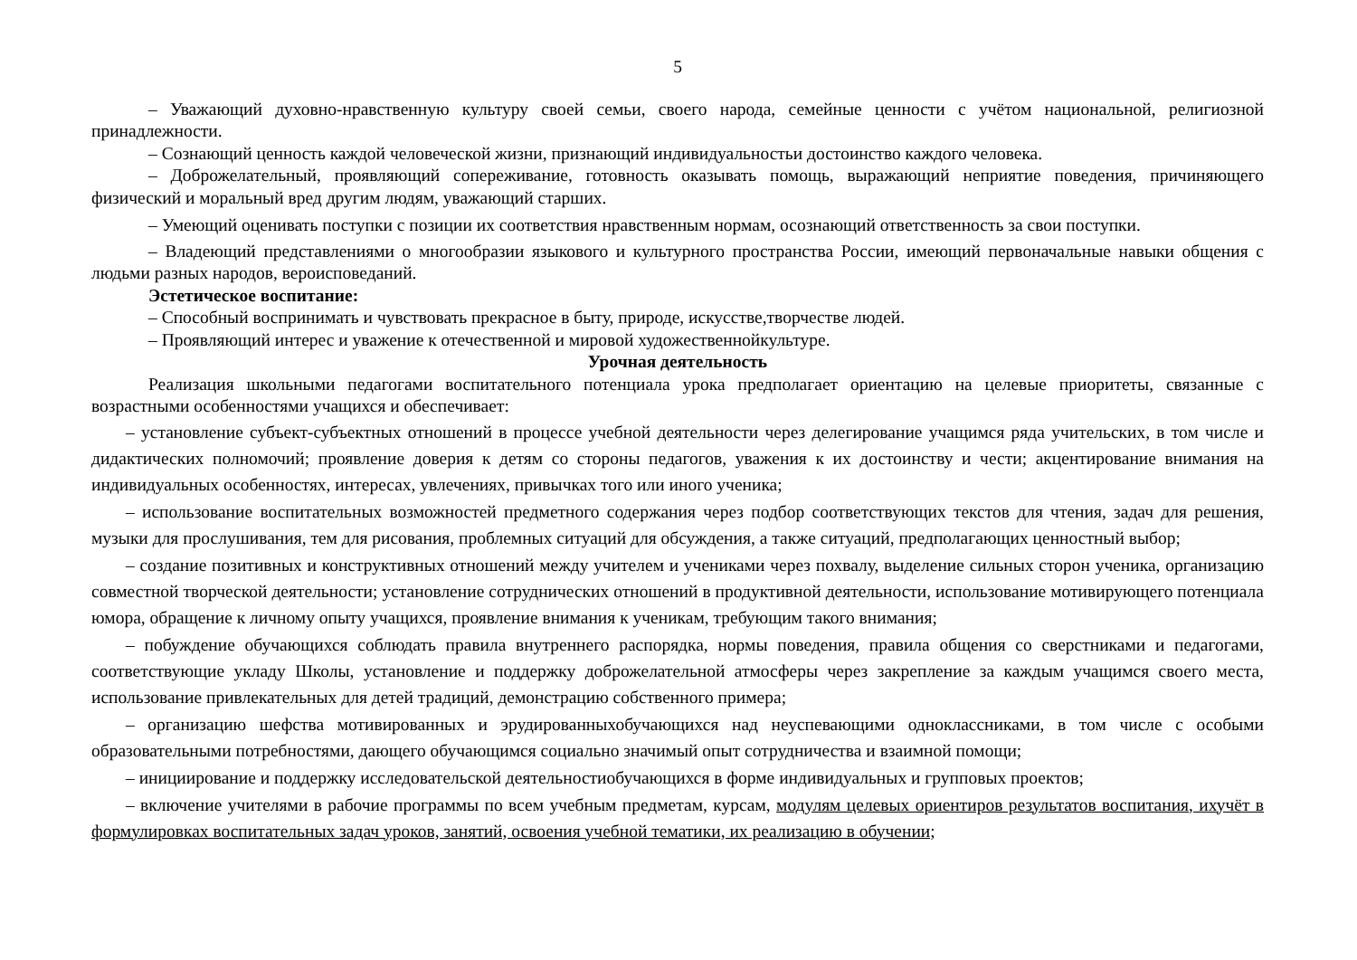5
– Уважающий духовно-нравственную культуру своей семьи, своего народа, семейные ценности с учётом национальной, религиозной принадлежности.
– Сознающий ценность каждой человеческой жизни, признающий индивидуальностьи достоинство каждого человека.
– Доброжелательный, проявляющий сопереживание, готовность оказывать помощь, выражающий неприятие поведения, причиняющего физический и моральный вред другим людям, уважающий старших.
– Умеющий оценивать поступки с позиции их соответствия нравственным нормам, осознающий ответственность за свои поступки.
– Владеющий представлениями о многообразии языкового и культурного пространства России, имеющий первоначальные навыки общения с людьми разных народов, вероисповеданий.
Эстетическое воспитание:
– Способный воспринимать и чувствовать прекрасное в быту, природе, искусстве,творчестве людей.
– Проявляющий интерес и уважение к отечественной и мировой художественнойкультуре.
Урочная деятельность
Реализация школьными педагогами воспитательного потенциала урока предполагает ориентацию на целевые приоритеты, связанные с возрастными особенностями учащихся и обеспечивает:
– установление субъект-субъектных отношений в процессе учебной деятельности через делегирование учащимся ряда учительских, в том числе и дидактических полномочий; проявление доверия к детям со стороны педагогов, уважения к их достоинству и чести; акцентирование внимания на индивидуальных особенностях, интересах, увлечениях, привычках того или иного ученика;
– использование воспитательных возможностей предметного содержания через подбор соответствующих текстов для чтения, задач для решения, музыки для прослушивания, тем для рисования, проблемных ситуаций для обсуждения, а также ситуаций, предполагающих ценностный выбор;
– создание позитивных и конструктивных отношений между учителем и учениками через похвалу, выделение сильных сторон ученика, организацию совместной творческой деятельности; установление сотруднических отношений в продуктивной деятельности, использование мотивирующего потенциала юмора, обращение к личному опыту учащихся, проявление внимания к ученикам, требующим такого внимания;
– побуждение обучающихся соблюдать правила внутреннего распорядка, нормы поведения, правила общения со сверстниками и педагогами, соответствующие укладу Школы, установление и поддержку доброжелательной атмосферы через закрепление за каждым учащимся своего места, использование привлекательных для детей традиций, демонстрацию собственного примера;
– организацию шефства мотивированных и эрудированныхобучающихся над неуспевающими одноклассниками, в том числе с особыми образовательными потребностями, дающего обучающимся социально значимый опыт сотрудничества и взаимной помощи;
– инициирование и поддержку исследовательской деятельностиобучающихся в форме индивидуальных и групповых проектов;
– включение учителями в рабочие программы по всем учебным предметам, курсам, модулям целевых ориентиров результатов воспитания, ихучёт в формулировках воспитательных задач уроков, занятий, освоения учебной тематики, их реализацию в обучении;